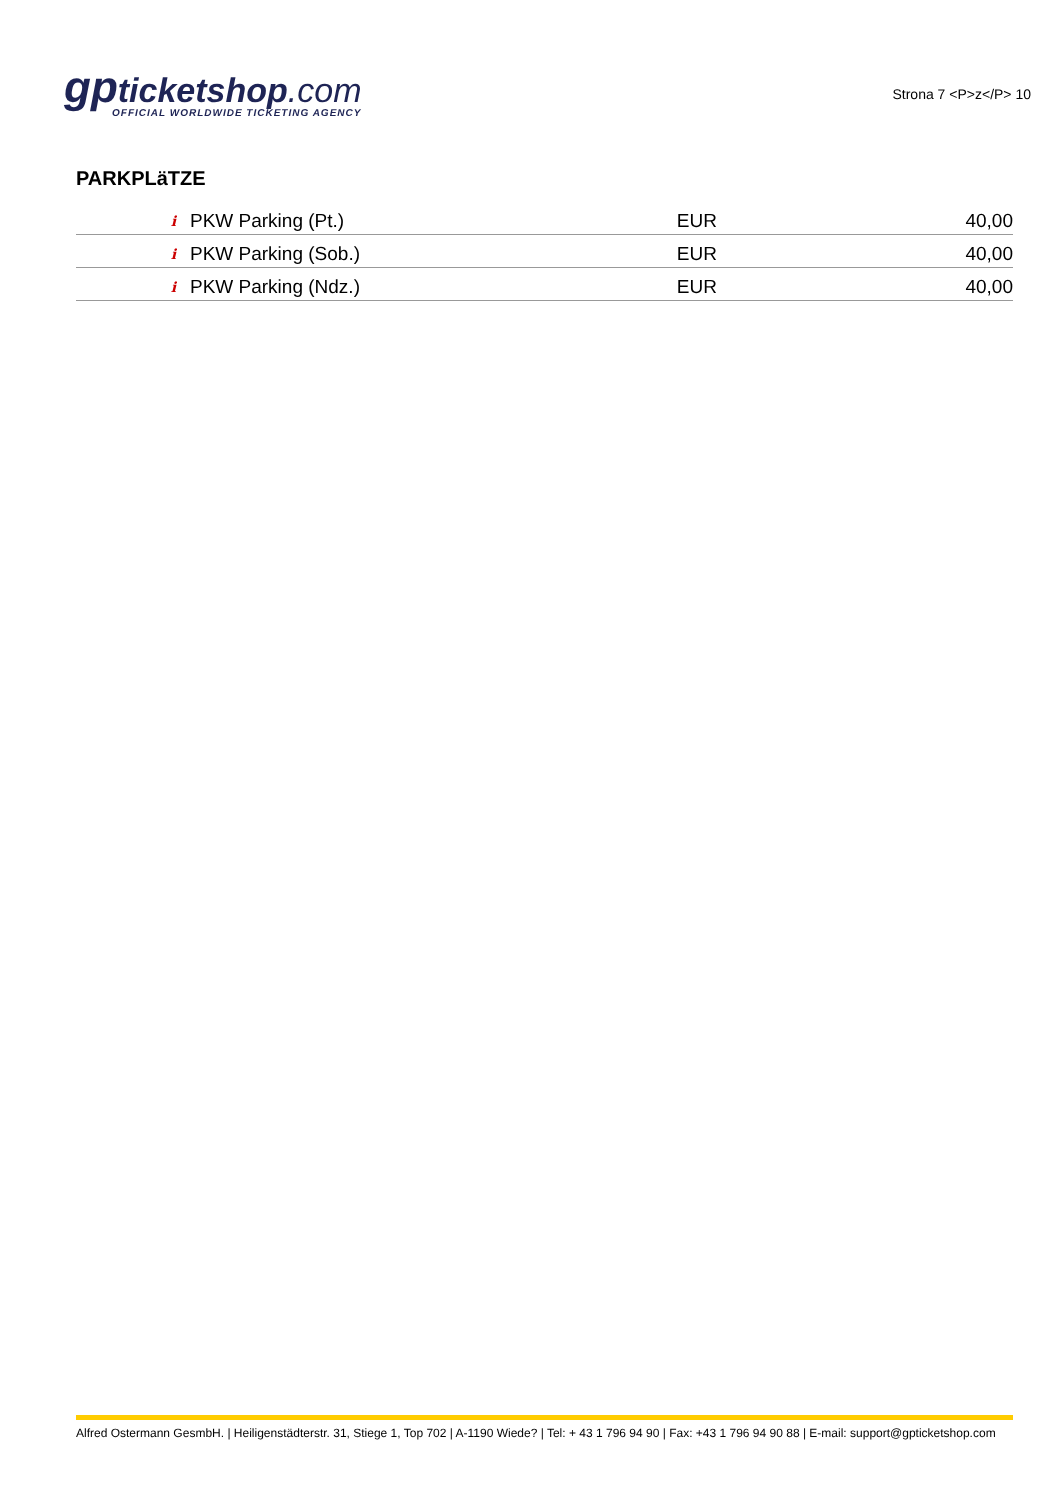gpticketshop.com
OFFICIAL WORLDWIDE TICKETING AGENCY
Strona 7 <P>z</P> 10
PARKPLäTZE
| i | PKW Parking (Pt.) | EUR | 40,00 |
| i | PKW Parking (Sob.) | EUR | 40,00 |
| i | PKW Parking (Ndz.) | EUR | 40,00 |
Alfred Ostermann GesmbH. | Heiligenstädterstr. 31, Stiege 1, Top 702 | A-1190 Wiede? | Tel: + 43 1 796 94 90 | Fax: +43 1 796 94 90 88 | E-mail: support@gpticketshop.com